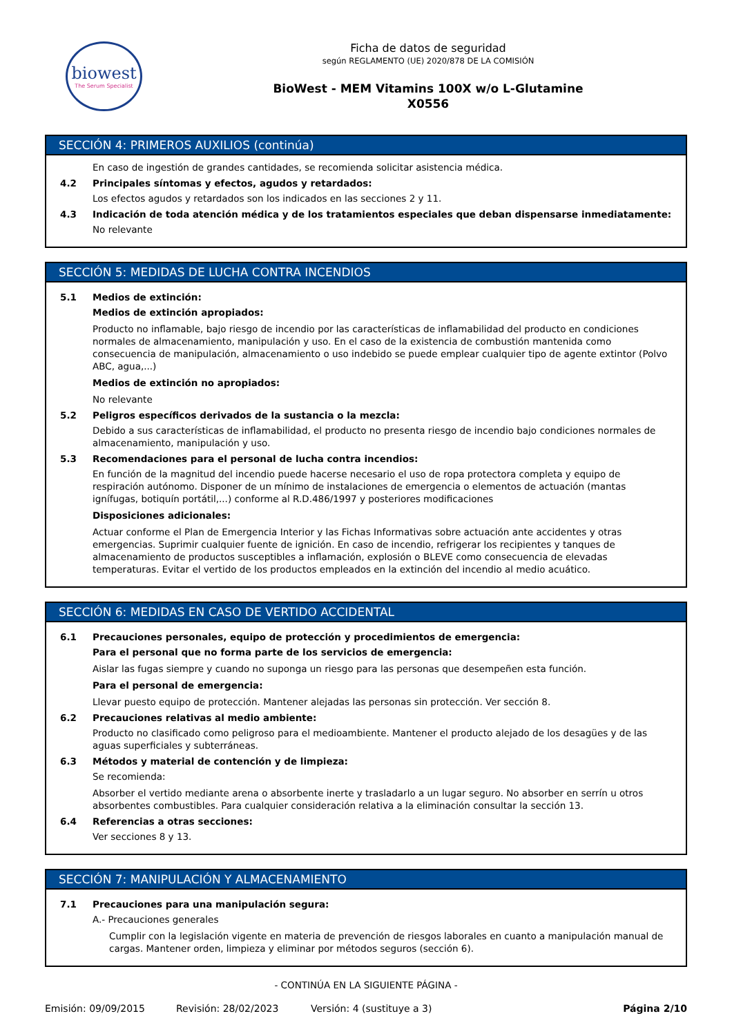biowest
The Serum Specialist
Ficha de datos de seguridad
según REGLAMENTO (UE) 2020/878 DE LA COMISIÓN
BioWest - MEM Vitamins 100X w/o L-Glutamine
X0556
SECCIÓN 4: PRIMEROS AUXILIOS (continúa)
En caso de ingestión de grandes cantidades, se recomienda solicitar asistencia médica.
4.2 Principales síntomas y efectos, agudos y retardados:
Los efectos agudos y retardados son los indicados en las secciones 2 y 11.
4.3 Indicación de toda atención médica y de los tratamientos especiales que deban dispensarse inmediatamente:
No relevante
SECCIÓN 5: MEDIDAS DE LUCHA CONTRA INCENDIOS
5.1 Medios de extinción:
Medios de extinción apropiados:
Producto no inflamable, bajo riesgo de incendio por las características de inflamabilidad del producto en condiciones normales de almacenamiento, manipulación y uso. En el caso de la existencia de combustión mantenida como consecuencia de manipulación, almacenamiento o uso indebido se puede emplear cualquier tipo de agente extintor (Polvo ABC, agua,...)
Medios de extinción no apropiados:
No relevante
5.2 Peligros específicos derivados de la sustancia o la mezcla:
Debido a sus características de inflamabilidad, el producto no presenta riesgo de incendio bajo condiciones normales de almacenamiento, manipulación y uso.
5.3 Recomendaciones para el personal de lucha contra incendios:
En función de la magnitud del incendio puede hacerse necesario el uso de ropa protectora completa y equipo de respiración autónomo. Disponer de un mínimo de instalaciones de emergencia o elementos de actuación (mantas ignífugas, botiquín portátil,...) conforme al R.D.486/1997 y posteriores modificaciones
Disposiciones adicionales:
Actuar conforme el Plan de Emergencia Interior y las Fichas Informativas sobre actuación ante accidentes y otras emergencias. Suprimir cualquier fuente de ignición. En caso de incendio, refrigerar los recipientes y tanques de almacenamiento de productos susceptibles a inflamación, explosión o BLEVE como consecuencia de elevadas temperaturas. Evitar el vertido de los productos empleados en la extinción del incendio al medio acuático.
SECCIÓN 6: MEDIDAS EN CASO DE VERTIDO ACCIDENTAL
6.1 Precauciones personales, equipo de protección y procedimientos de emergencia:
Para el personal que no forma parte de los servicios de emergencia:
Aislar las fugas siempre y cuando no suponga un riesgo para las personas que desempeñen esta función.
Para el personal de emergencia:
Llevar puesto equipo de protección. Mantener alejadas las personas sin protección. Ver sección 8.
6.2 Precauciones relativas al medio ambiente:
Producto no clasificado como peligroso para el medioambiente. Mantener el producto alejado de los desagües y de las aguas superficiales y subterráneas.
6.3 Métodos y material de contención y de limpieza:
Se recomienda:
Absorber el vertido mediante arena o absorbente inerte y trasladarlo a un lugar seguro. No absorber en serrín u otros absorbentes combustibles. Para cualquier consideración relativa a la eliminación consultar la sección 13.
6.4 Referencias a otras secciones:
Ver secciones 8 y 13.
SECCIÓN 7: MANIPULACIÓN Y ALMACENAMIENTO
7.1 Precauciones para una manipulación segura:
A.- Precauciones generales
Cumplir con la legislación vigente en materia de prevención de riesgos laborales en cuanto a manipulación manual de cargas. Mantener orden, limpieza y eliminar por métodos seguros (sección 6).
- CONTINÚA EN LA SIGUIENTE PÁGINA -
Emisión: 09/09/2015 Revisión: 28/02/2023 Versión: 4 (sustituye a 3) Página 2/10